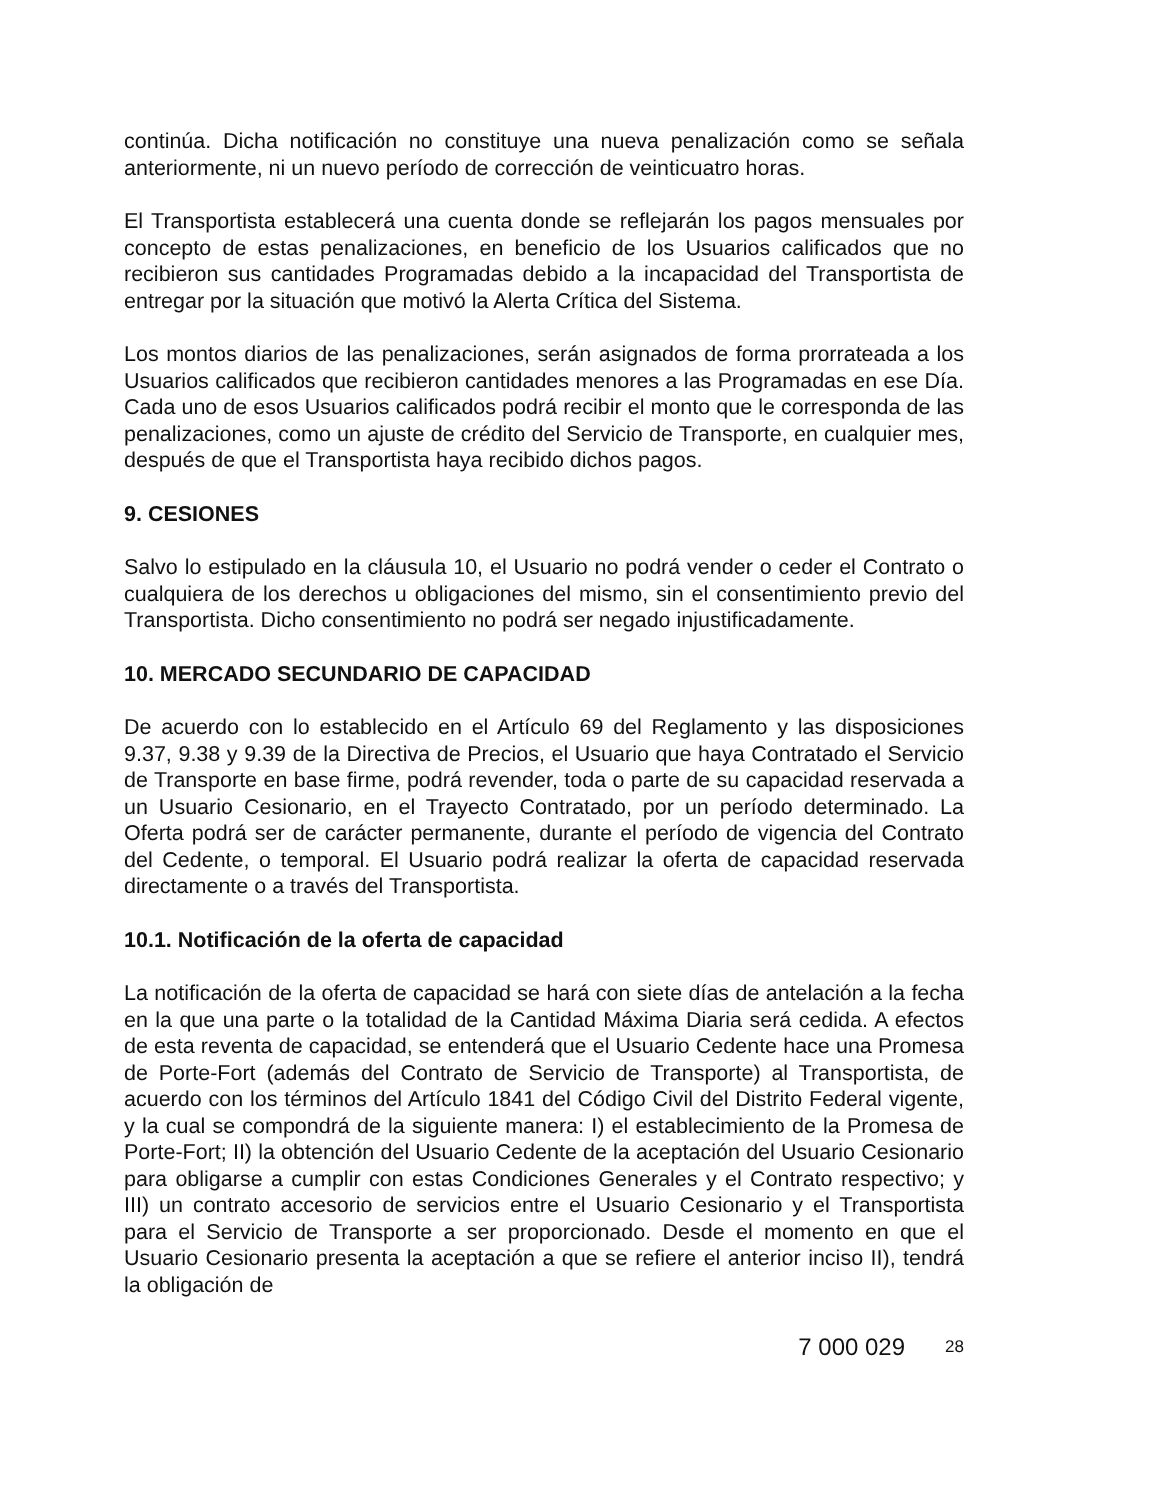continúa. Dicha notificación no constituye una nueva penalización como se señala anteriormente, ni un nuevo período de corrección de veinticuatro horas.
El Transportista establecerá una cuenta donde se reflejarán los pagos mensuales por concepto de estas penalizaciones, en beneficio de los Usuarios calificados que no recibieron sus cantidades Programadas debido a la incapacidad del Transportista de entregar por la situación que motivó la Alerta Crítica del Sistema.
Los montos diarios de las penalizaciones, serán asignados de forma prorrateada a los Usuarios calificados que recibieron cantidades menores a las Programadas en ese Día. Cada uno de esos Usuarios calificados podrá recibir el monto que le corresponda de las penalizaciones, como un ajuste de crédito del Servicio de Transporte, en cualquier mes, después de que el Transportista haya recibido dichos pagos.
9. CESIONES
Salvo lo estipulado en la cláusula 10, el Usuario no podrá vender o ceder el Contrato o cualquiera de los derechos u obligaciones del mismo, sin el consentimiento previo del Transportista. Dicho consentimiento no podrá ser negado injustificadamente.
10. MERCADO SECUNDARIO DE CAPACIDAD
De acuerdo con lo establecido en el Artículo 69 del Reglamento y las disposiciones 9.37, 9.38 y 9.39 de la Directiva de Precios, el Usuario que haya Contratado el Servicio de Transporte en base firme, podrá revender, toda o parte de su capacidad reservada a un Usuario Cesionario, en el Trayecto Contratado, por un período determinado. La Oferta podrá ser de carácter permanente, durante el período de vigencia del Contrato del Cedente, o temporal. El Usuario podrá realizar la oferta de capacidad reservada directamente o a través del Transportista.
10.1. Notificación de la oferta de capacidad
La notificación de la oferta de capacidad se hará con siete días de antelación a la fecha en la que una parte o la totalidad de la Cantidad Máxima Diaria será cedida. A efectos de esta reventa de capacidad, se entenderá que el Usuario Cedente hace una Promesa de Porte-Fort (además del Contrato de Servicio de Transporte) al Transportista, de acuerdo con los términos del Artículo 1841 del Código Civil del Distrito Federal vigente, y la cual se compondrá de la siguiente manera: I) el establecimiento de la Promesa de Porte-Fort; II) la obtención del Usuario Cedente de la aceptación del Usuario Cesionario para obligarse a cumplir con estas Condiciones Generales y el Contrato respectivo; y III) un contrato accesorio de servicios entre el Usuario Cesionario y el Transportista para el Servicio de Transporte a ser proporcionado. Desde el momento en que el Usuario Cesionario presenta la aceptación a que se refiere el anterior inciso II), tendrá la obligación de
7 000 029 28